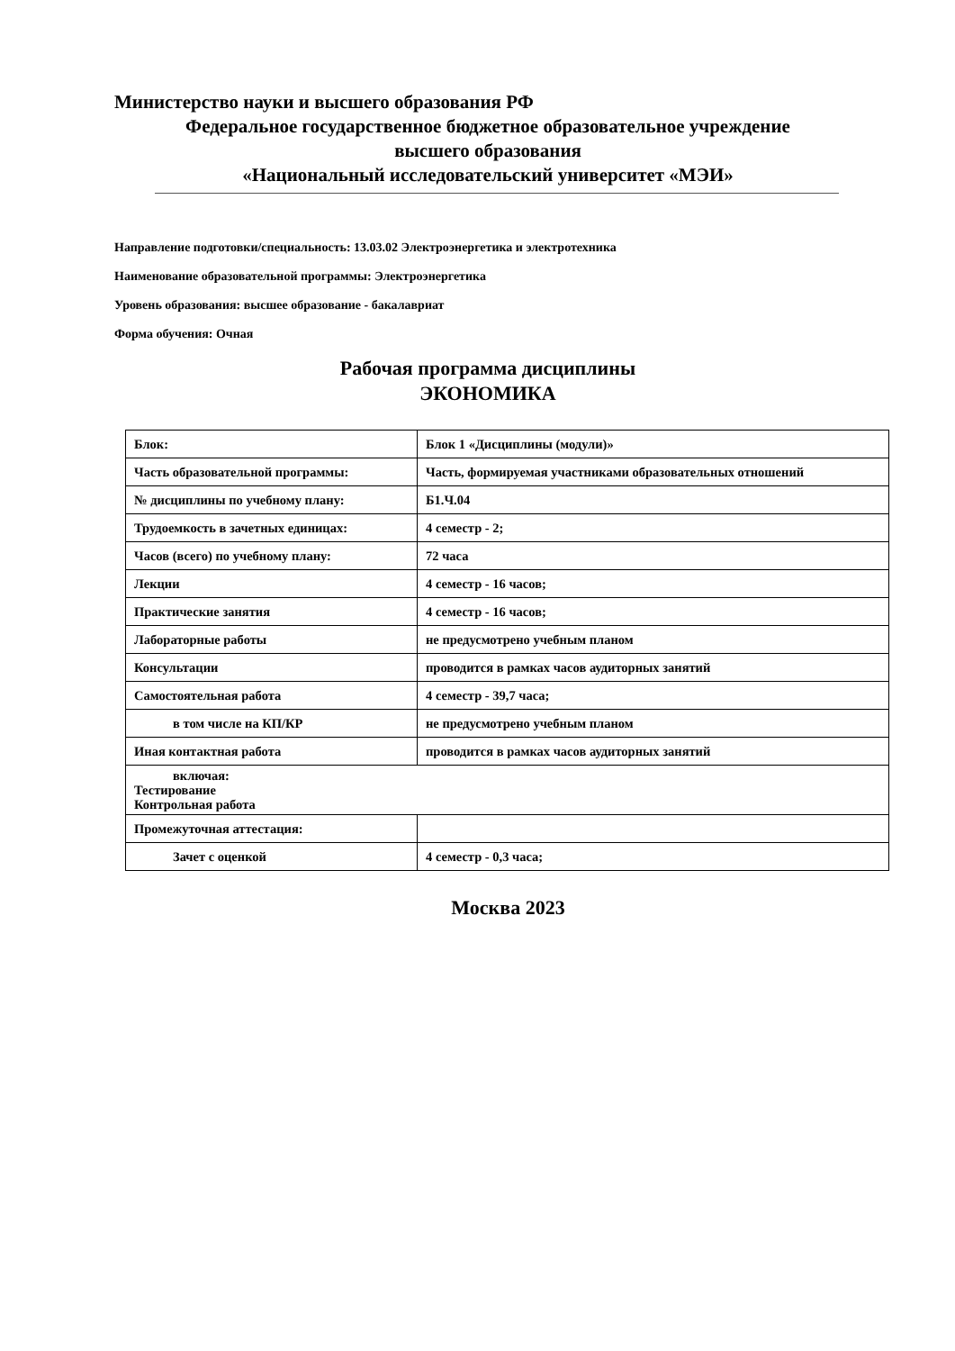Министерство науки и высшего образования РФ
Федеральное государственное бюджетное образовательное учреждение
высшего образования
«Национальный исследовательский университет «МЭИ»
Направление подготовки/специальность: 13.03.02 Электроэнергетика и электротехника
Наименование образовательной программы: Электроэнергетика
Уровень образования: высшее образование - бакалавриат
Форма обучения: Очная
Рабочая программа дисциплины
ЭКОНОМИКА
| Блок: | Блок 1 «Дисциплины (модули)» |
| Часть образовательной программы: | Часть, формируемая участниками образовательных отношений |
| № дисциплины по учебному плану: | Б1.Ч.04 |
| Трудоемкость в зачетных единицах: | 4 семестр - 2; |
| Часов (всего) по учебному плану: | 72 часа |
| Лекции | 4 семестр - 16 часов; |
| Практические занятия | 4 семестр - 16 часов; |
| Лабораторные работы | не предусмотрено учебным планом |
| Консультации | проводится в рамках часов аудиторных занятий |
| Самостоятельная работа | 4 семестр - 39,7 часа; |
| в том числе на КП/КР | не предусмотрено учебным планом |
| Иная контактная работа | проводится в рамках часов аудиторных занятий |
| включая: Тестирование Контрольная работа | |
| Промежуточная аттестация: | |
| Зачет с оценкой | 4 семестр - 0,3 часа; |
Москва 2023